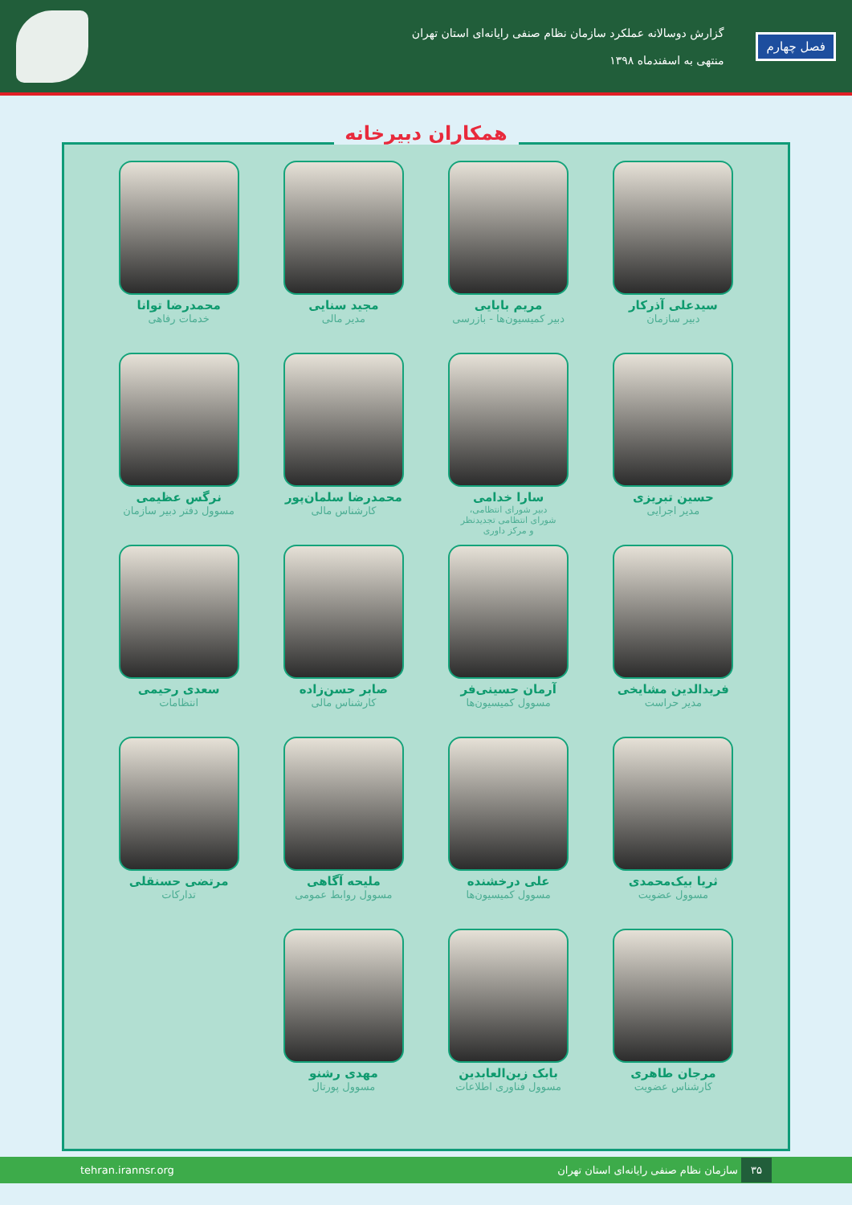فصل چهارم
گزارش دوسالانه عملکرد سازمان نظام صنفی رایانه‌ای استان تهران
منتهی به اسفندماه ۱۳۹۸
همکاران دبیرخانه
سیدعلی آذرکار
دبیر سازمان
مریم بابایی
دبیر کمیسیون‌ها - بازرسی
مجید سنایی
مدیر مالی
محمدرضا توانا
خدمات رفاهی
حسین تبریزی
مدیر اجرایی
سارا خدامی
دبیر شورای انتظامی،
شورای انتظامی تجدیدنظر
و مرکز داوری
محمدرضا سلمان‌پور
کارشناس مالی
نرگس عظیمی
مسوول دفتر دبیر سازمان
فریدالدین مشایخی
مدیر حراست
آرمان حسینی‌فر
مسوول کمیسیون‌ها
صابر حسن‌زاده
کارشناس مالی
سعدی رحیمی
انتظامات
ثریا بیک‌محمدی
مسوول عضویت
علی درخشنده
مسوول کمیسیون‌ها
ملیحه آگاهی
مسوول روابط عمومی
مرتضی حسنقلی
تدارکات
مرجان طاهری
کارشناس عضویت
بابک زین‌العابدین
مسوول فناوری اطلاعات
مهدی رشنو
مسوول پورتال
۳۵ سازمان نظام صنفی رایانه‌ای استان تهران
tehran.irannsr.org